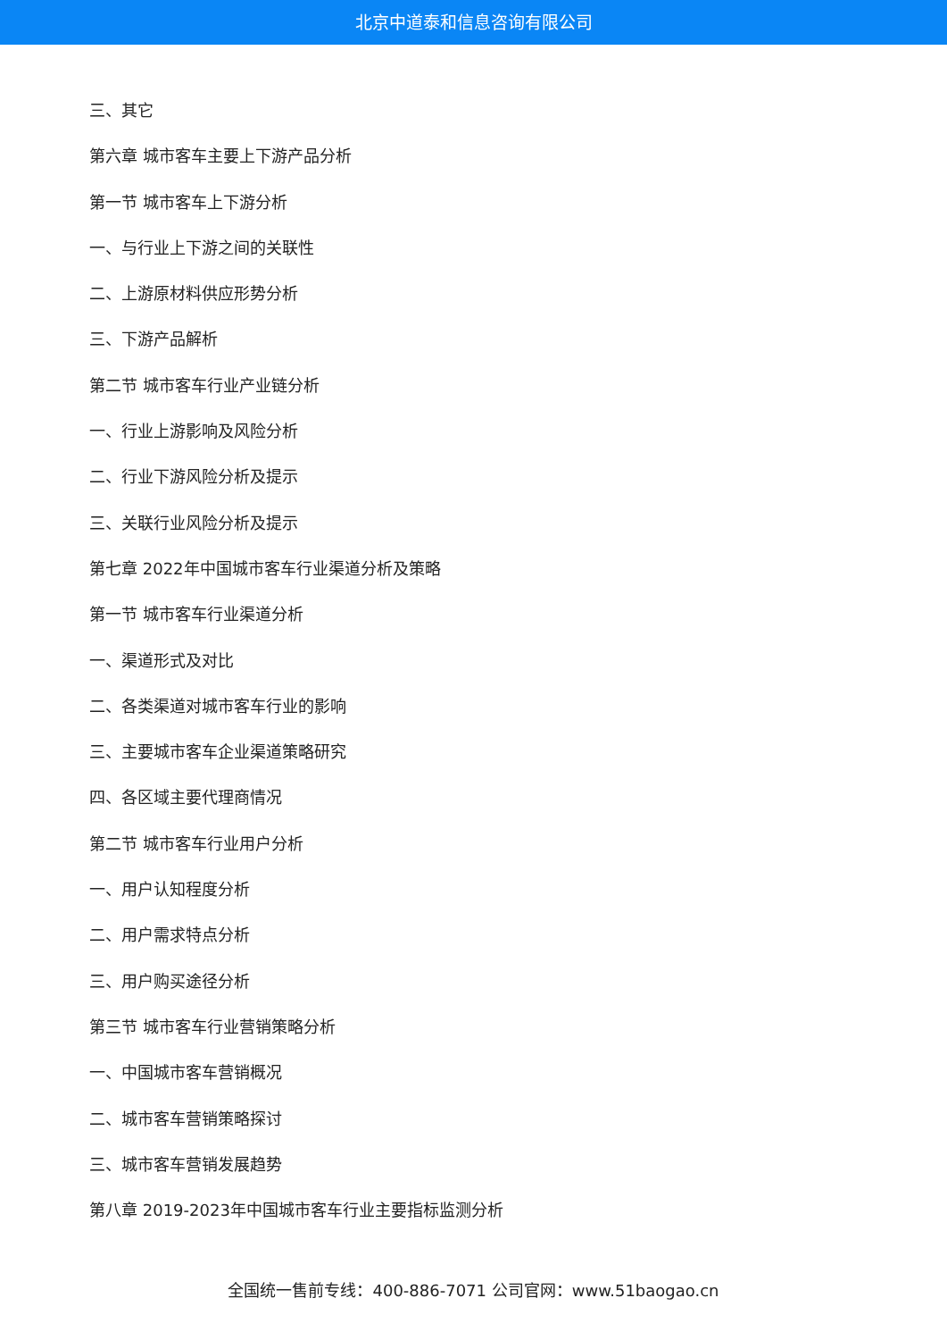北京中道泰和信息咨询有限公司
三、其它
第六章 城市客车主要上下游产品分析
第一节 城市客车上下游分析
一、与行业上下游之间的关联性
二、上游原材料供应形势分析
三、下游产品解析
第二节 城市客车行业产业链分析
一、行业上游影响及风险分析
二、行业下游风险分析及提示
三、关联行业风险分析及提示
第七章 2022年中国城市客车行业渠道分析及策略
第一节 城市客车行业渠道分析
一、渠道形式及对比
二、各类渠道对城市客车行业的影响
三、主要城市客车企业渠道策略研究
四、各区域主要代理商情况
第二节 城市客车行业用户分析
一、用户认知程度分析
二、用户需求特点分析
三、用户购买途径分析
第三节 城市客车行业营销策略分析
一、中国城市客车营销概况
二、城市客车营销策略探讨
三、城市客车营销发展趋势
第八章 2019-2023年中国城市客车行业主要指标监测分析
全国统一售前专线：400-886-7071 公司官网：www.51baogao.cn